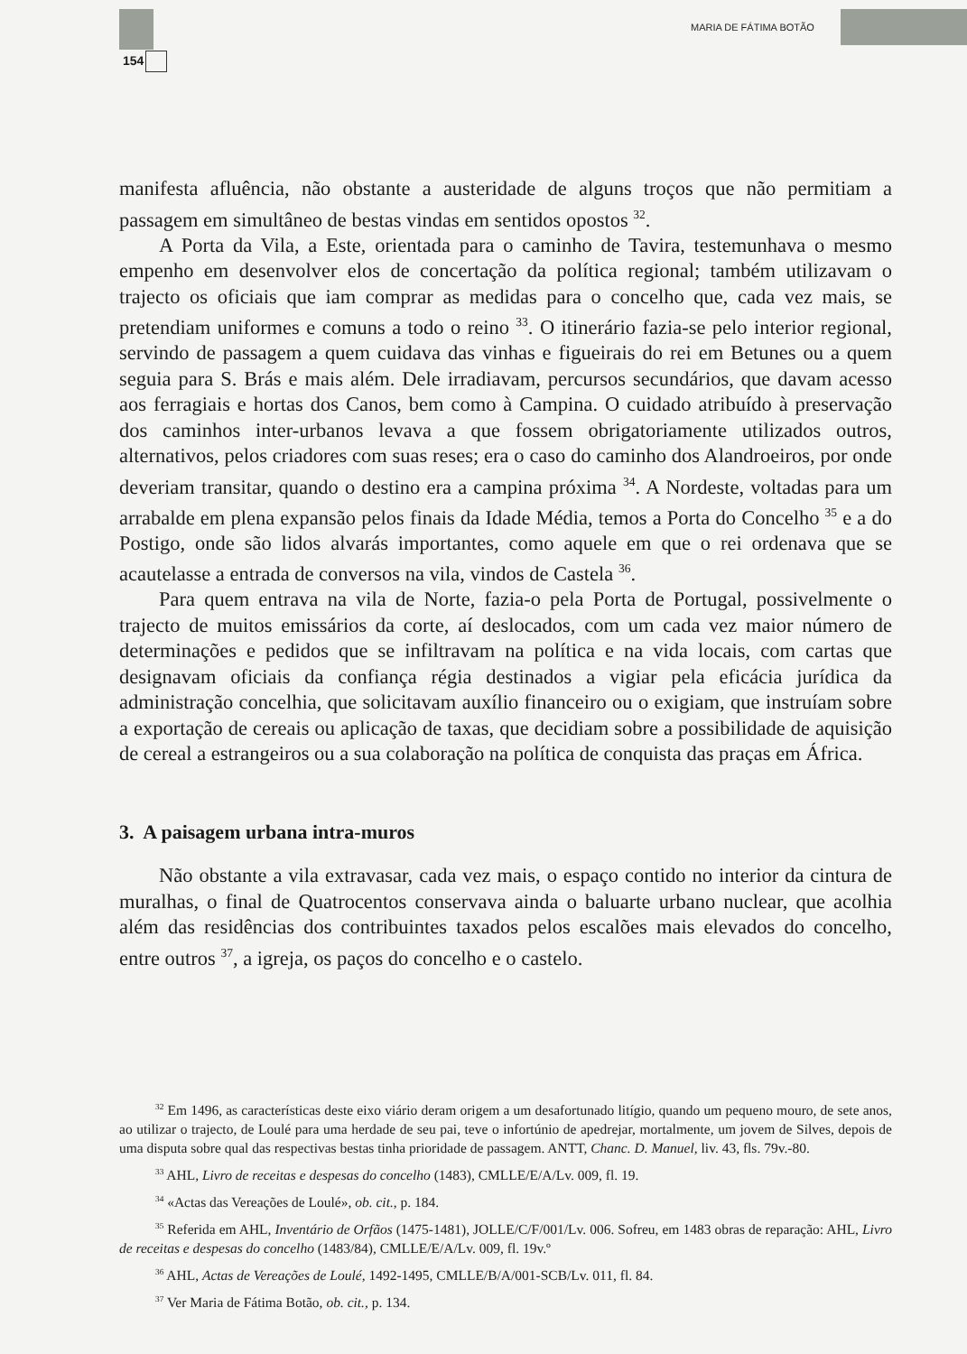154
MARIA DE FÁTIMA BOTÃO
manifesta afluência, não obstante a austeridade de alguns troços que não permitiam a passagem em simultâneo de bestas vindas em sentidos opostos <sup>32</sup>.
A Porta da Vila, a Este, orientada para o caminho de Tavira, testemunhava o mesmo empenho em desenvolver elos de concertação da política regional; também utilizavam o trajecto os oficiais que iam comprar as medidas para o concelho que, cada vez mais, se pretendiam uniformes e comuns a todo o reino <sup>33</sup>. O itinerário fazia-se pelo interior regional, servindo de passagem a quem cuidava das vinhas e figueirais do rei em Betunes ou a quem seguia para S. Brás e mais além. Dele irradiavam, percursos secundários, que davam acesso aos ferragiais e hortas dos Canos, bem como à Campina. O cuidado atribuído à preservação dos caminhos inter-urbanos levava a que fossem obrigatoriamente utilizados outros, alternativos, pelos criadores com suas reses; era o caso do caminho dos Alandroeiros, por onde deveriam transitar, quando o destino era a campina próxima <sup>34</sup>. A Nordeste, voltadas para um arrabalde em plena expansão pelos finais da Idade Média, temos a Porta do Concelho <sup>35</sup> e a do Postigo, onde são lidos alvarás importantes, como aquele em que o rei ordenava que se acautelasse a entrada de conversos na vila, vindos de Castela <sup>36</sup>.
Para quem entrava na vila de Norte, fazia-o pela Porta de Portugal, possivelmente o trajecto de muitos emissários da corte, aí deslocados, com um cada vez maior número de determinações e pedidos que se infiltravam na política e na vida locais, com cartas que designavam oficiais da confiança régia destinados a vigiar pela eficácia jurídica da administração concelhia, que solicitavam auxílio financeiro ou o exigiam, que instruíam sobre a exportação de cereais ou aplicação de taxas, que decidiam sobre a possibilidade de aquisição de cereal a estrangeiros ou a sua colaboração na política de conquista das praças em África.
3. A paisagem urbana intra-muros
Não obstante a vila extravasar, cada vez mais, o espaço contido no interior da cintura de muralhas, o final de Quatrocentos conservava ainda o baluarte urbano nuclear, que acolhia além das residências dos contribuintes taxados pelos escalões mais elevados do concelho, entre outros <sup>37</sup>, a igreja, os paços do concelho e o castelo.
<sup>32</sup> Em 1496, as características deste eixo viário deram origem a um desafortunado litígio, quando um pequeno mouro, de sete anos, ao utilizar o trajecto, de Loulé para uma herdade de seu pai, teve o infortúnio de apedrejar, mortalmente, um jovem de Silves, depois de uma disputa sobre qual das respectivas bestas tinha prioridade de passagem. ANTT, Chanc. D. Manuel, liv. 43, fls. 79v.-80.
<sup>33</sup> AHL, Livro de receitas e despesas do concelho (1483), CMLLE/E/A/Lv. 009, fl. 19.
<sup>34</sup> «Actas das Vereações de Loulé», ob. cit., p. 184.
<sup>35</sup> Referida em AHL, Inventário de Orfãos (1475-1481), JOLLE/C/F/001/Lv. 006. Sofreu, em 1483 obras de reparação: AHL, Livro de receitas e despesas do concelho (1483/84), CMLLE/E/A/Lv. 009, fl. 19v.º
<sup>36</sup> AHL, Actas de Vereações de Loulé, 1492-1495, CMLLE/B/A/001-SCB/Lv. 011, fl. 84.
<sup>37</sup> Ver Maria de Fátima Botão, ob. cit., p. 134.